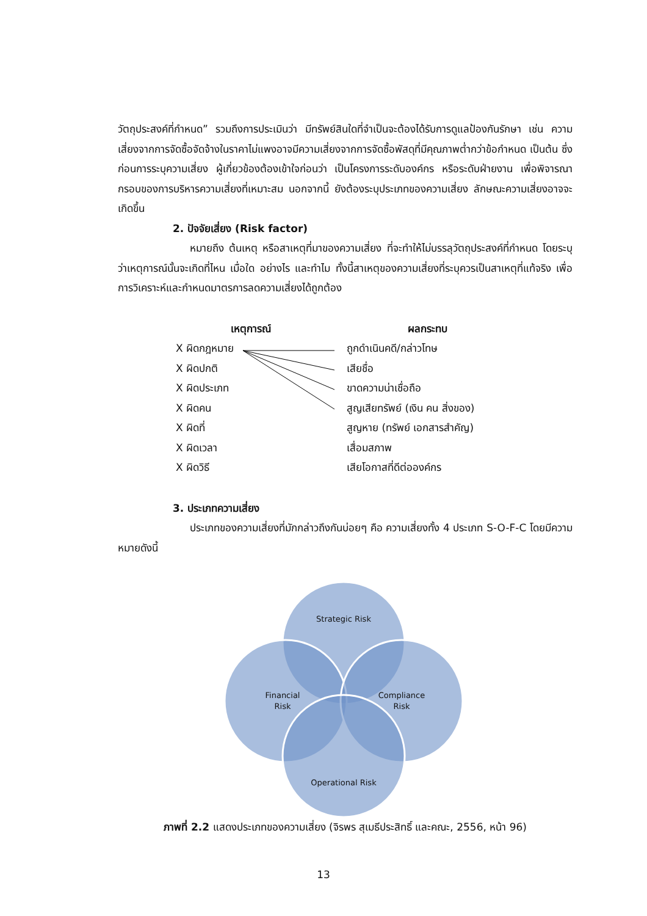วัตถุประสงค์ที่กำหนด” รวมถึงการประเมินว่า มีทรัพย์สินใดที่จำเป็นจะต้องได้รับการดูแลป้องกันรักษา เช่น ความเสี่ยงจากการจัดซื้อจัดจ้างในราคาไม่แพงอาจมีความเสี่ยงจากการจัดซื้อพัสดุที่มีคุณภาพต่ำกว่าข้อกำหนด เป็นต้น ซึ่งก่อนการระบุความเสี่ยง ผู้เกี่ยวข้องต้องเข้าใจก่อนว่า เป็นโครงการระดับองค์กร หรือระดับฝ่ายงาน เพื่อพิจารณากรอบของการบริหารความเสี่ยงที่เหมาะสม นอกจากนี้ ยังต้องระบุประเภทของความเสี่ยง ลักษณะความเสี่ยงอาจจะเกิดขึ้น
2. ปัจจัยเสี่ยง (Risk factor)
หมายถึง ต้นเหตุ หรือสาเหตุที่มาของความเสี่ยง ที่จะทำให้ไม่บรรลุวัตถุประสงค์ที่กำหนด โดยระบุว่าเหตุการณ์นั้นจะเกิดที่ไหน เมื่อใด อย่างไร และทำไม ทั้งนี้สาเหตุของความเสี่ยงที่ระบุควรเป็นสาเหตุที่แท้จริง เพื่อการวิเคราะห์และกำหนดมาตรการลดความเสี่ยงได้ถูกต้อง
เหตุการณ์
X ผิดกฎหมาย
X ผิดปกติ
X ผิดประเภท
X ผิดคน
X ผิดที่
X ผิดเวลา
X ผิดวิธี
ผลกระทบ
ถูกดำเนินคดี/กล่าวโทษ
เสียชื่อ
ขาดความน่าเชื่อถือ
สูญเสียทรัพย์ (เงิน คน สิ่งของ)
สูญหาย (ทรัพย์ เอกสารสำคัญ)
เสื่อมสภาพ
เสียโอกาสที่ดีต่อองค์กร
3. ประเภทความเสี่ยง
ประเภทของความเสี่ยงที่มักกล่าวถึงกันบ่อยๆ คือ ความเสี่ยงทั้ง 4 ประเภท S-O-F-C โดยมีความหมายดังนี้
Strategic Risk
Financial
Risk
Compliance
Risk
Operational Risk
ภาพที่ 2.2 แสดงประเภทของความเสี่ยง (จิรพร สุเมธีประสิทธิ์ และคณะ, 2556, หน้า 96)
13